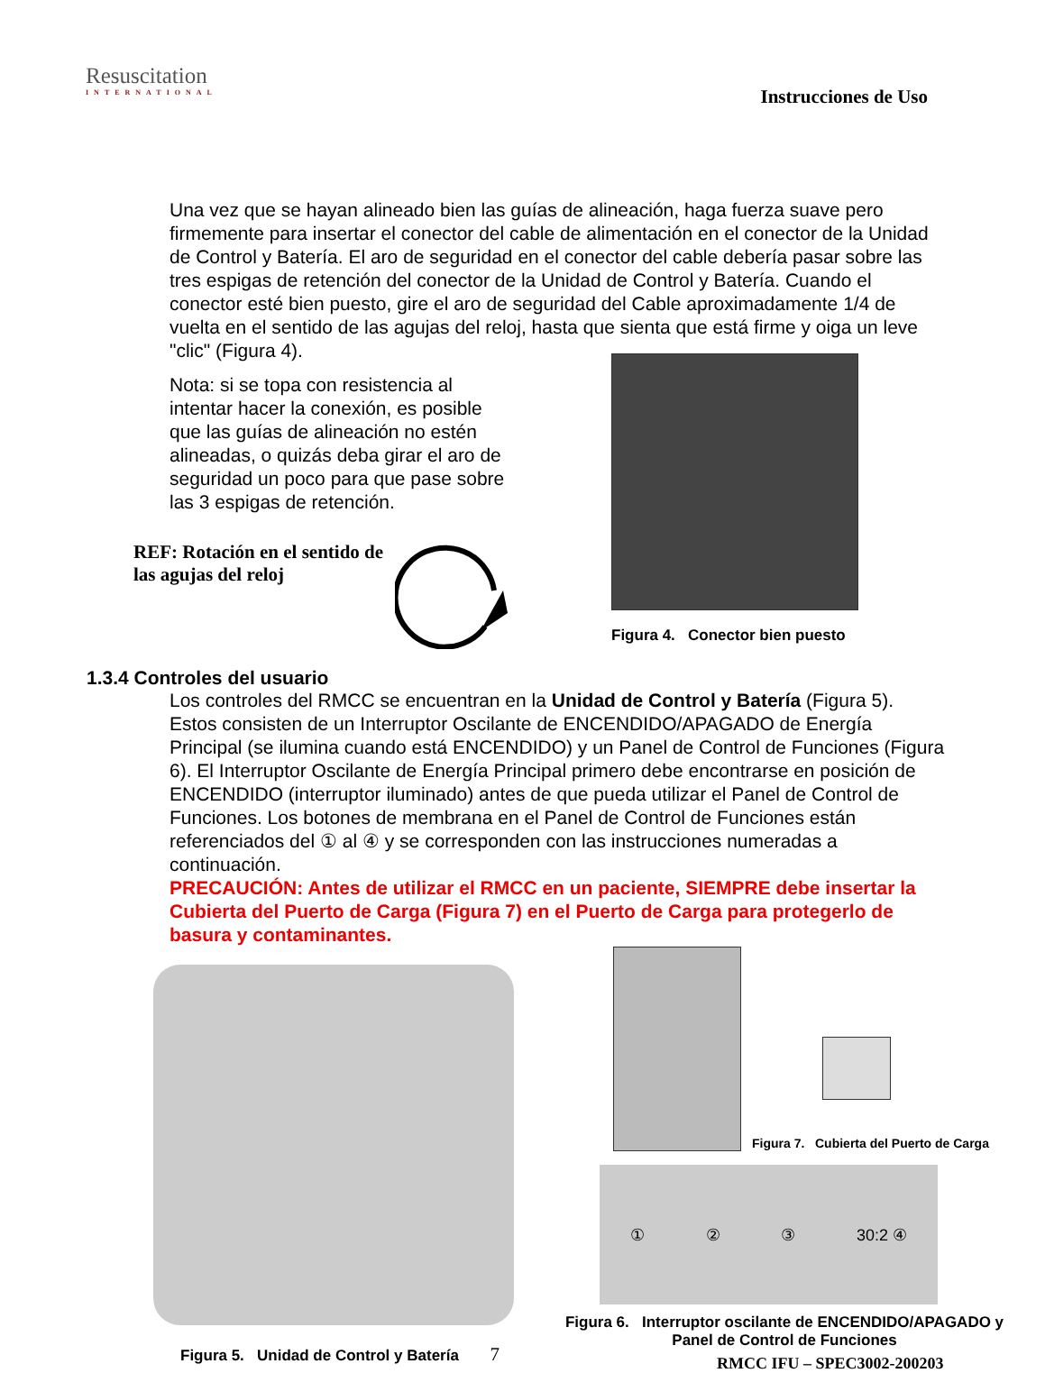Resuscitation
INTERNATIONAL
Instrucciones de Uso
Una vez que se hayan alineado bien las guías de alineación, haga fuerza suave pero firmemente para insertar el conector del cable de alimentación en el conector de la Unidad de Control y Batería. El aro de seguridad en el conector del cable debería pasar sobre las tres espigas de retención del conector de la Unidad de Control y Batería. Cuando el conector esté bien puesto, gire el aro de seguridad del Cable aproximadamente 1/4 de vuelta en el sentido de las agujas del reloj, hasta que sienta que está firme y oiga un leve "clic" (Figura 4).
Nota: si se topa con resistencia al intentar hacer la conexión, es posible que las guías de alineación no estén alineadas, o quizás deba girar el aro de seguridad un poco para que pase sobre las 3 espigas de retención.
REF: Rotación en el sentido de las agujas del reloj
Figura 4. Conector bien puesto
1.3.4 Controles del usuario
Los controles del RMCC se encuentran en la Unidad de Control y Batería (Figura 5). Estos consisten de un Interruptor Oscilante de ENCENDIDO/APAGADO de Energía Principal (se ilumina cuando está ENCENDIDO) y un Panel de Control de Funciones (Figura 6). El Interruptor Oscilante de Energía Principal primero debe encontrarse en posición de ENCENDIDO (interruptor iluminado) antes de que pueda utilizar el Panel de Control de Funciones. Los botones de membrana en el Panel de Control de Funciones están referenciados del ① al ④ y se corresponden con las instrucciones numeradas a continuación.
PRECAUCIÓN: Antes de utilizar el RMCC en un paciente, SIEMPRE debe insertar la Cubierta del Puerto de Carga (Figura 7) en el Puerto de Carga para protegerlo de basura y contaminantes.
Figura 5. Unidad de Control y Batería 7
Figura 7. Cubierta del Puerto de Carga
① ② ③ 30:2 ④
Figura 6. Interruptor oscilante de ENCENDIDO/APAGADO y Panel de Control de Funciones
RMCC IFU – SPEC3002-200203